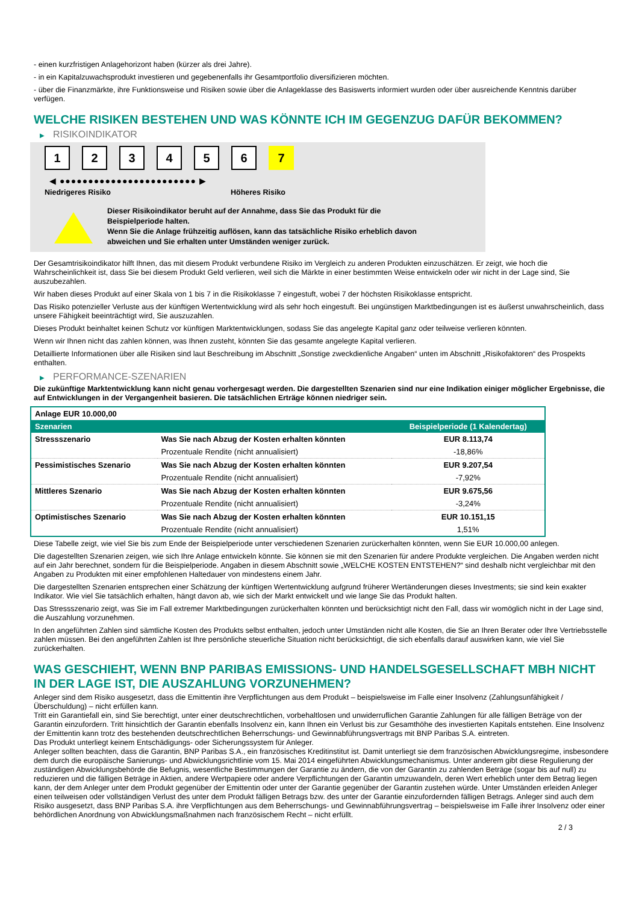- einen kurzfristigen Anlagehorizont haben (kürzer als drei Jahre).
- in ein Kapitalzuwachsprodukt investieren und gegebenenfalls ihr Gesamtportfolio diversifizieren möchten.
- über die Finanzmärkte, ihre Funktionsweise und Risiken sowie über die Anlageklasse des Basiswerts informiert wurden oder über ausreichende Kenntnis darüber verfügen.
WELCHE RISIKEN BESTEHEN UND WAS KÖNNTE ICH IM GEGENZUG DAFÜR BEKOMMEN?
▶ RISIKOINDIKATOR
1 2 3 4 5 6 7
◀ ●●●●●●●●●●●●●●●●●●●●●●●● ▶
Niedrigeres Risiko Höheres Risiko
Dieser Risikoindikator beruht auf der Annahme, dass Sie das Produkt für die
Beispielperiode halten.
Wenn Sie die Anlage frühzeitig auflösen, kann das tatsächliche Risiko erheblich davon
abweichen und Sie erhalten unter Umständen weniger zurück.
Der Gesamtrisikoindikator hilft Ihnen, das mit diesem Produkt verbundene Risiko im Vergleich zu anderen Produkten einzuschätzen. Er zeigt, wie hoch die Wahrscheinlichkeit ist, dass Sie bei diesem Produkt Geld verlieren, weil sich die Märkte in einer bestimmten Weise entwickeln oder wir nicht in der Lage sind, Sie auszubezahlen.
Wir haben dieses Produkt auf einer Skala von 1 bis 7 in die Risikoklasse 7 eingestuft, wobei 7 der höchsten Risikoklasse entspricht.
Das Risiko potenzieller Verluste aus der künftigen Wertentwicklung wird als sehr hoch eingestuft. Bei ungünstigen Marktbedingungen ist es äußerst unwahrscheinlich, dass unsere Fähigkeit beeinträchtigt wird, Sie auszuzahlen.
Dieses Produkt beinhaltet keinen Schutz vor künftigen Marktentwicklungen, sodass Sie das angelegte Kapital ganz oder teilweise verlieren könnten.
Wenn wir Ihnen nicht das zahlen können, was Ihnen zusteht, könnten Sie das gesamte angelegte Kapital verlieren.
Detaillierte Informationen über alle Risiken sind laut Beschreibung im Abschnitt „Sonstige zweckdienliche Angaben“ unten im Abschnitt „Risikofaktoren“ des Prospekts enthalten.
▶ PERFORMANCE-SZENARIEN
Die zukünftige Marktentwicklung kann nicht genau vorhergesagt werden. Die dargestellten Szenarien sind nur eine Indikation einiger möglicher Ergebnisse, die auf Entwicklungen in der Vergangenheit basieren. Die tatsächlichen Erträge können niedriger sein.
| Anlage EUR 10.000,00 | | |
| --- | --- | --- |
| Szenarien | | Beispielperiode (1 Kalendertag) |
| Stressszenario | Was Sie nach Abzug der Kosten erhalten könnten | EUR 8.113,74 |
| | Prozentuale Rendite (nicht annualisiert) | -18,86% |
| Pessimistisches Szenario | Was Sie nach Abzug der Kosten erhalten könnten | EUR 9.207,54 |
| | Prozentuale Rendite (nicht annualisiert) | -7,92% |
| Mittleres Szenario | Was Sie nach Abzug der Kosten erhalten könnten | EUR 9.675,56 |
| | Prozentuale Rendite (nicht annualisiert) | -3,24% |
| Optimistisches Szenario | Was Sie nach Abzug der Kosten erhalten könnten | EUR 10.151,15 |
| | Prozentuale Rendite (nicht annualisiert) | 1,51% |
Diese Tabelle zeigt, wie viel Sie bis zum Ende der Beispielperiode unter verschiedenen Szenarien zurückerhalten könnten, wenn Sie EUR 10.000,00 anlegen.
Die dagestellten Szenarien zeigen, wie sich Ihre Anlage entwickeln könnte. Sie können sie mit den Szenarien für andere Produkte vergleichen. Die Angaben werden nicht auf ein Jahr berechnet, sondern für die Beispielperiode. Angaben in diesem Abschnitt sowie „WELCHE KOSTEN ENTSTEHEN?“ sind deshalb nicht vergleichbar mit den Angaben zu Produkten mit einer empfohlenen Haltedauer von mindestens einem Jahr.
Die dargestellten Szenarien entsprechen einer Schätzung der künftigen Wertentwicklung aufgrund früherer Wertänderungen dieses Investments; sie sind kein exakter Indikator. Wie viel Sie tatsächlich erhalten, hängt davon ab, wie sich der Markt entwickelt und wie lange Sie das Produkt halten.
Das Stressszenario zeigt, was Sie im Fall extremer Marktbedingungen zurückerhalten könnten und berücksichtigt nicht den Fall, dass wir womöglich nicht in der Lage sind, die Auszahlung vorzunehmen.
In den angeführten Zahlen sind sämtliche Kosten des Produkts selbst enthalten, jedoch unter Umständen nicht alle Kosten, die Sie an Ihren Berater oder Ihre Vertriebsstelle zahlen müssen. Bei den angeführten Zahlen ist Ihre persönliche steuerliche Situation nicht berücksichtigt, die sich ebenfalls darauf auswirken kann, wie viel Sie zurückerhalten.
WAS GESCHIEHT, WENN BNP PARIBAS EMISSIONS- UND HANDELSGESELLSCHAFT MBH NICHT IN DER LAGE IST, DIE AUSZAHLUNG VORZUNEHMEN?
Anleger sind dem Risiko ausgesetzt, dass die Emittentin ihre Verpflichtungen aus dem Produkt – beispielsweise im Falle einer Insolvenz (Zahlungsunfähigkeit / Überschuldung) – nicht erfüllen kann.
Tritt ein Garantiefall ein, sind Sie berechtigt, unter einer deutschrechtlichen, vorbehaltlosen und unwiderruflichen Garantie Zahlungen für alle fälligen Beträge von der Garantin einzufordern. Tritt hinsichtlich der Garantin ebenfalls Insolvenz ein, kann Ihnen ein Verlust bis zur Gesamthöhe des investierten Kapitals entstehen. Eine Insolvenz der Emittentin kann trotz des bestehenden deutschrechtlichen Beherrschungs- und Gewinnabführungsvertrags mit BNP Paribas S.A. eintreten.
Das Produkt unterliegt keinem Entschädigungs- oder Sicherungssystem für Anleger.
Anleger sollten beachten, dass die Garantin, BNP Paribas S.A., ein französisches Kreditinstitut ist. Damit unterliegt sie dem französischen Abwicklungsregime, insbesondere dem durch die europäische Sanierungs- und Abwicklungsrichtlinie vom 15. Mai 2014 eingeführten Abwicklungsmechanismus. Unter anderem gibt diese Regulierung der zuständigen Abwicklungsbehörde die Befugnis, wesentliche Bestimmungen der Garantie zu ändern, die von der Garantin zu zahlenden Beträge (sogar bis auf null) zu reduzieren und die fälligen Beträge in Aktien, andere Wertpapiere oder andere Verpflichtungen der Garantin umzuwandeln, deren Wert erheblich unter dem Betrag liegen kann, der dem Anleger unter dem Produkt gegenüber der Emittentin oder unter der Garantie gegenüber der Garantin zustehen würde. Unter Umständen erleiden Anleger einen teilweisen oder vollständigen Verlust des unter dem Produkt fälligen Betrags bzw. des unter der Garantie einzufordernden fälligen Betrags. Anleger sind auch dem Risiko ausgesetzt, dass BNP Paribas S.A. ihre Verpflichtungen aus dem Beherrschungs- und Gewinnabführungsvertrag – beispielsweise im Falle ihrer Insolvenz oder einer behördlichen Anordnung von Abwicklungsmaßnahmen nach französischem Recht – nicht erfüllt.
2 / 3